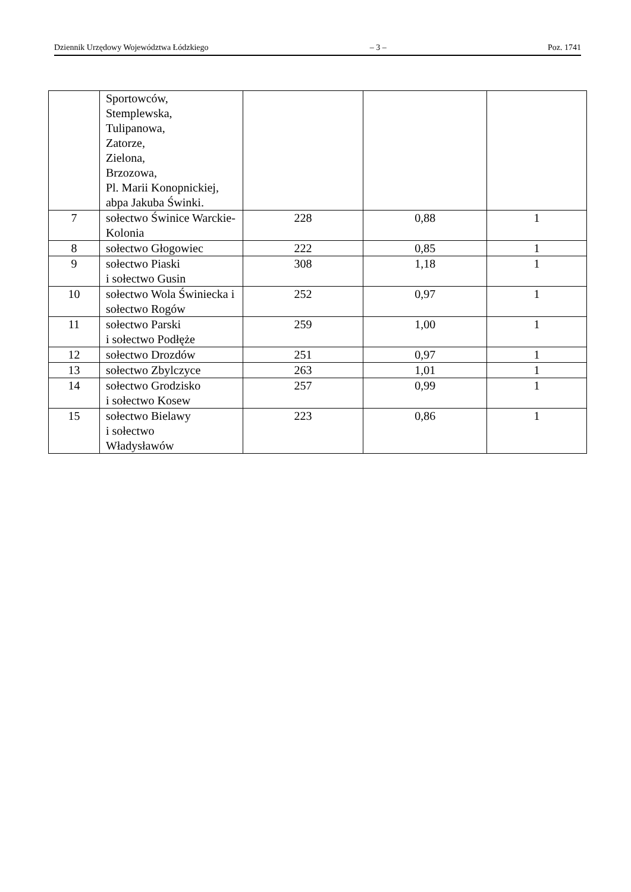Dziennik Urzędowy Województwa Łódzkiego – 3 – Poz. 1741
| | Sportowców, Stemplewska, Tulipanowa, Zatorze, Zielona, Brzozowa, Pl. Marii Konopnickiej, abpa Jakuba Świnki. | | | |
| 7 | sołectwo Świnice Warckie-Kolonia | 228 | 0,88 | 1 |
| 8 | sołectwo Głogowiec | 222 | 0,85 | 1 |
| 9 | sołectwo Piaski i sołectwo Gusin | 308 | 1,18 | 1 |
| 10 | sołectwo Wola Świniecka i sołectwo Rogów | 252 | 0,97 | 1 |
| 11 | sołectwo Parski i sołectwo Podłęże | 259 | 1,00 | 1 |
| 12 | sołectwo Drozdów | 251 | 0,97 | 1 |
| 13 | sołectwo Zbylczyce | 263 | 1,01 | 1 |
| 14 | sołectwo Grodzisko i sołectwo Kosew | 257 | 0,99 | 1 |
| 15 | sołectwo Bielawy i sołectwo Władysławów | 223 | 0,86 | 1 |